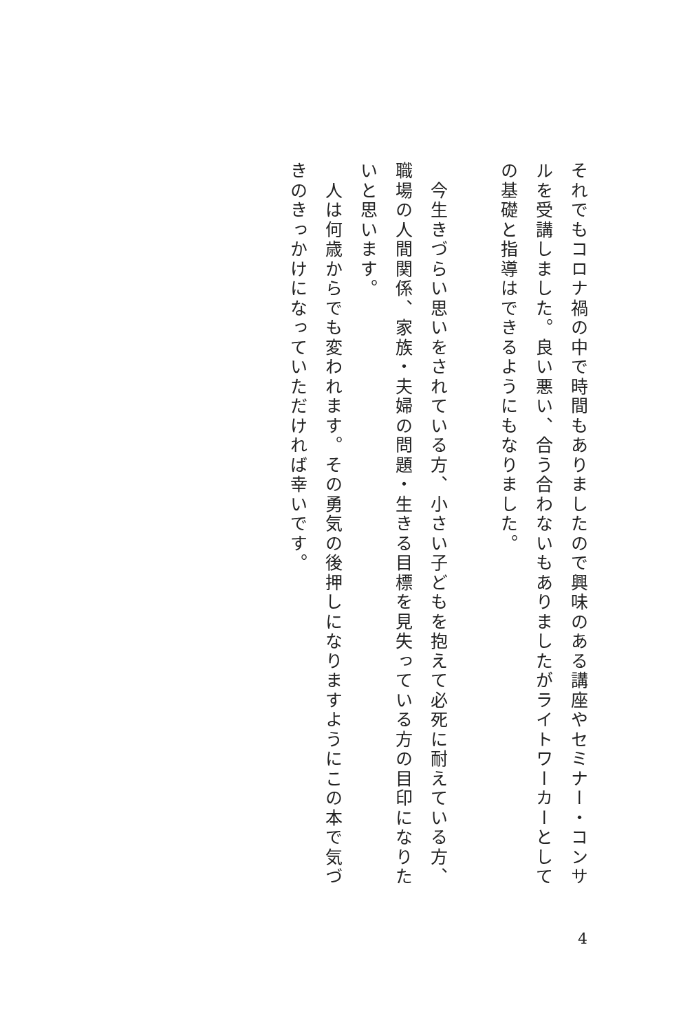それでもコロナ禍の中で時間もありましたので興味のある講座やセミナー・コンサルを受講しました。良い悪い、合う合わないもありましたがライトワーカーとしての基礎と指導はできるようにもなりました。
　
　今生きづらい思いをされている方、小さい子どもを抱えて必死に耐えている方、職場の人間関係、家族・夫婦の問題・生きる目標を見失っている方の目印になりたいと思います。
　人は何歳からでも変われます。その勇気の後押しになりますようにこの本で気づきのきっかけになっていただければ幸いです。
4